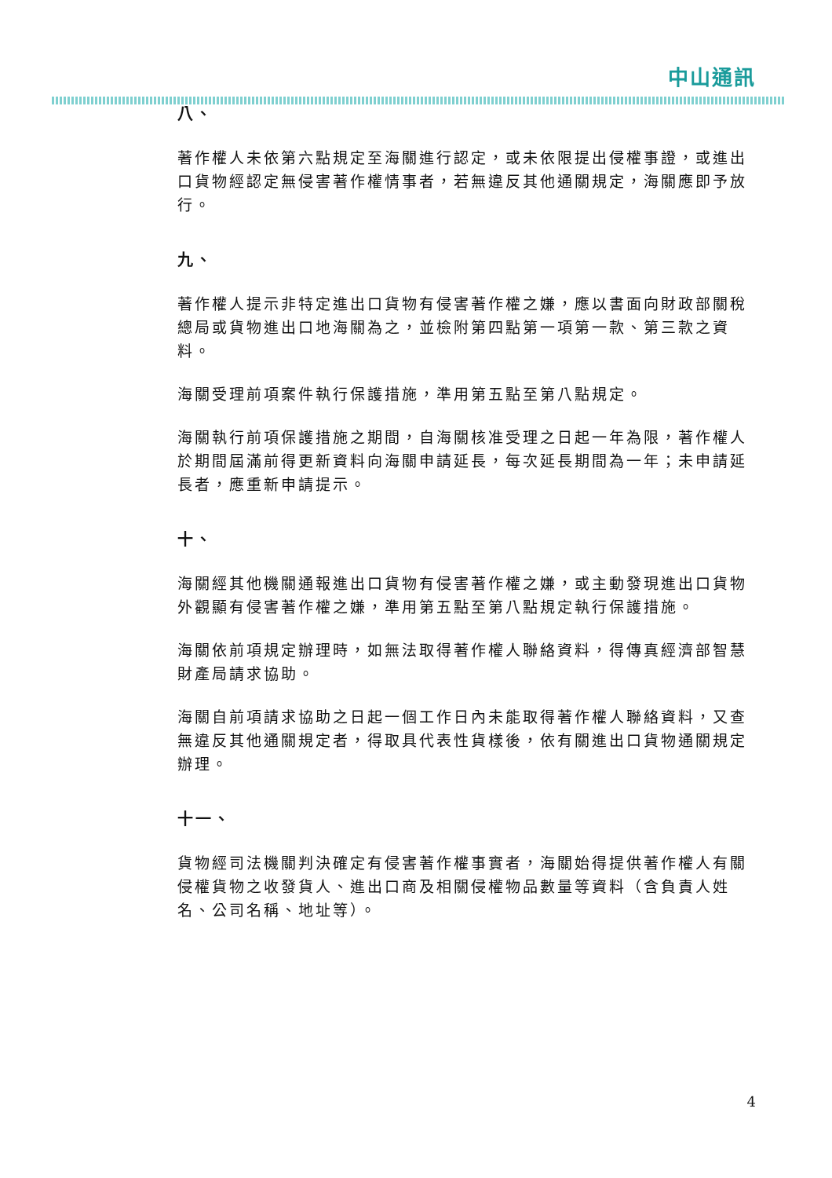中山通訊
八、
著作權人未依第六點規定至海關進行認定，或未依限提出侵權事證，或進出口貨物經認定無侵害著作權情事者，若無違反其他通關規定，海關應即予放行。
九、
著作權人提示非特定進出口貨物有侵害著作權之嫌，應以書面向財政部關稅總局或貨物進出口地海關為之，並檢附第四點第一項第一款、第三款之資料。
海關受理前項案件執行保護措施，準用第五點至第八點規定。
海關執行前項保護措施之期間，自海關核准受理之日起一年為限，著作權人於期間屆滿前得更新資料向海關申請延長，每次延長期間為一年；未申請延長者，應重新申請提示。
十、
海關經其他機關通報進出口貨物有侵害著作權之嫌，或主動發現進出口貨物外觀顯有侵害著作權之嫌，準用第五點至第八點規定執行保護措施。
海關依前項規定辦理時，如無法取得著作權人聯絡資料，得傳真經濟部智慧財產局請求協助。
海關自前項請求協助之日起一個工作日內未能取得著作權人聯絡資料，又查無違反其他通關規定者，得取具代表性貨樣後，依有關進出口貨物通關規定辦理。
十一、
貨物經司法機關判決確定有侵害著作權事實者，海關始得提供著作權人有關侵權貨物之收發貨人、進出口商及相關侵權物品數量等資料（含負責人姓名、公司名稱、地址等）。
4